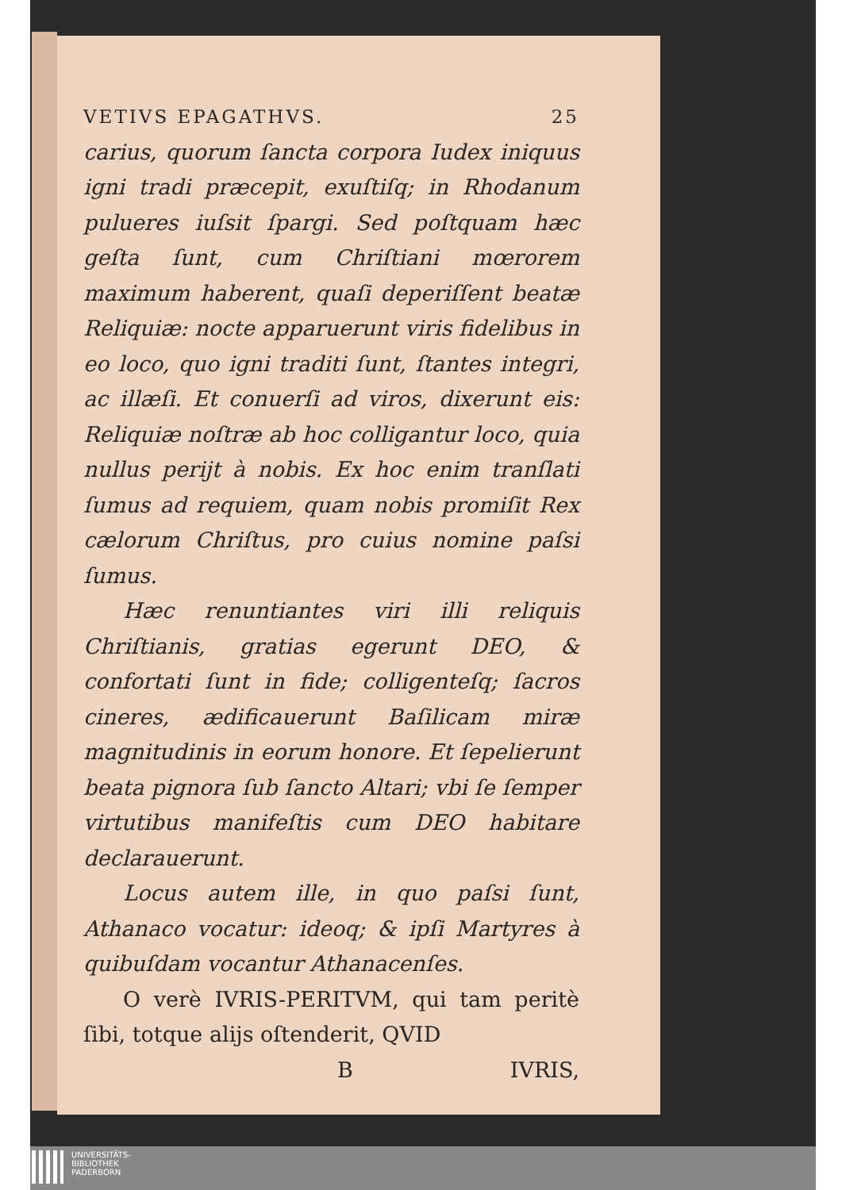VETIVS EPAGATHVS. 25
carius, quorum ſancta corpora Iudex iniquus igni tradi præcepit, exuſtiſq; in Rhodanum pulueres iuſsit ſpargi. Sed poſtquam hæc geſta ſunt, cum Chriſtiani mœrorem maximum haberent, quaſi deperiſſent beatæ Reliquiæ: nocte apparuerunt viris fidelibus in eo loco, quo igni traditi ſunt, ſtantes integri, ac illæſi. Et conuerſi ad viros, dixerunt eis: Reliquiæ noſtræ ab hoc colligantur loco, quia nullus periјt à nobis. Ex hoc enim tranſlati ſumus ad requiem, quam nobis promiſit Rex cælorum Chriſtus, pro cuius nomine paſsi ſumus.
Hæc renuntiantes viri illi reliquis Chriſtianis, gratias egerunt DEO, & confortati ſunt in fide; colligenteſq; ſacros cineres, ædificauerunt Baſilicam miræ magnitudinis in eorum honore. Et ſepelierunt beata pignora ſub ſancto Altari; vbi ſe ſemper virtutibus manifeſtis cum DEO habitare declarauerunt.
Locus autem ille, in quo paſsi ſunt, Athanaco vocatur: ideoq; & ipſi Martyres à quibuſdam vocantur Athanacenſes.
O verè IVRIS-PERITVM, qui tam peritè ſibi, totque alijs oſtenderit, QVID
B IVRIS,
UNIVERSITÄTS-
BIBLIOTHEK
PADERBORN